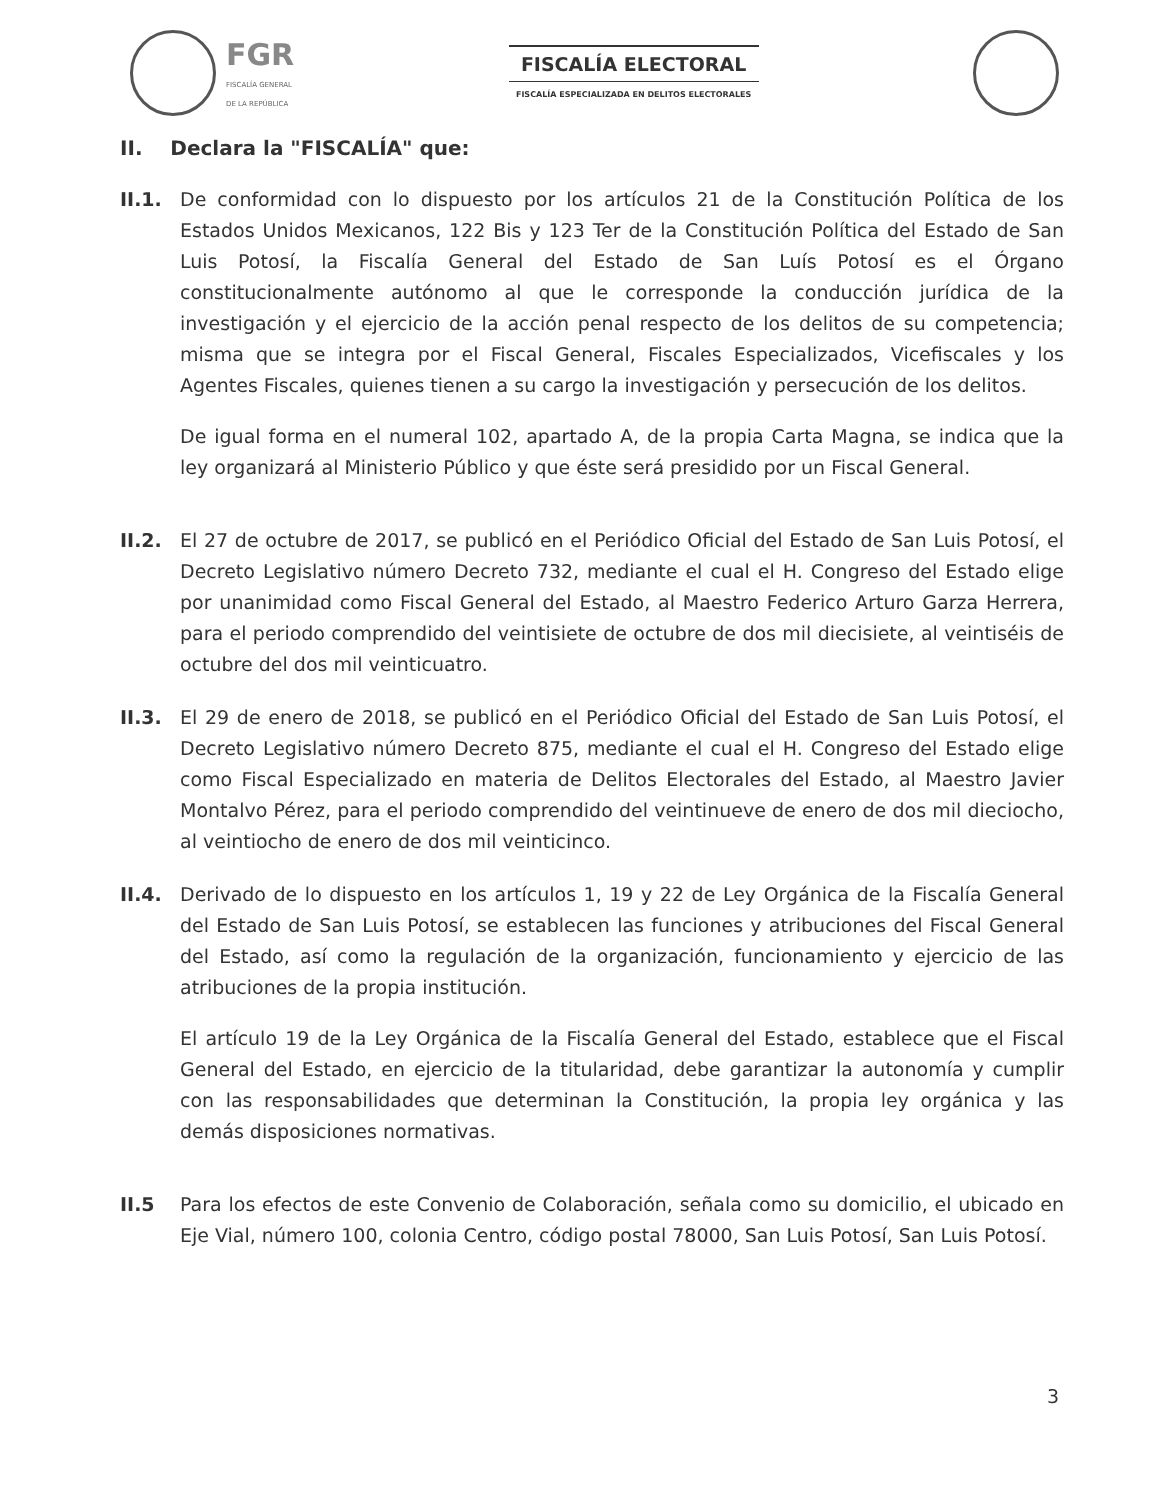FGR
FISCALÍA GENERAL
DE LA REPÚBLICA
FISCALÍA ELECTORAL
FISCALÍA ESPECIALIZADA EN DELITOS ELECTORALES
II. Declara la "FISCALÍA" que:
II.1. De conformidad con lo dispuesto por los artículos 21 de la Constitución Política de los Estados Unidos Mexicanos, 122 Bis y 123 Ter de la Constitución Política del Estado de San Luis Potosí, la Fiscalía General del Estado de San Luís Potosí es el Órgano constitucionalmente autónomo al que le corresponde la conducción jurídica de la investigación y el ejercicio de la acción penal respecto de los delitos de su competencia; misma que se integra por el Fiscal General, Fiscales Especializados, Vicefiscales y los Agentes Fiscales, quienes tienen a su cargo la investigación y persecución de los delitos.
De igual forma en el numeral 102, apartado A, de la propia Carta Magna, se indica que la ley organizará al Ministerio Público y que éste será presidido por un Fiscal General.
II.2. El 27 de octubre de 2017, se publicó en el Periódico Oficial del Estado de San Luis Potosí, el Decreto Legislativo número Decreto 732, mediante el cual el H. Congreso del Estado elige por unanimidad como Fiscal General del Estado, al Maestro Federico Arturo Garza Herrera, para el periodo comprendido del veintisiete de octubre de dos mil diecisiete, al veintiséis de octubre del dos mil veinticuatro.
II.3. El 29 de enero de 2018, se publicó en el Periódico Oficial del Estado de San Luis Potosí, el Decreto Legislativo número Decreto 875, mediante el cual el H. Congreso del Estado elige como Fiscal Especializado en materia de Delitos Electorales del Estado, al Maestro Javier Montalvo Pérez, para el periodo comprendido del veintinueve de enero de dos mil dieciocho, al veintiocho de enero de dos mil veinticinco.
II.4. Derivado de lo dispuesto en los artículos 1, 19 y 22 de Ley Orgánica de la Fiscalía General del Estado de San Luis Potosí, se establecen las funciones y atribuciones del Fiscal General del Estado, así como la regulación de la organización, funcionamiento y ejercicio de las atribuciones de la propia institución.
El artículo 19 de la Ley Orgánica de la Fiscalía General del Estado, establece que el Fiscal General del Estado, en ejercicio de la titularidad, debe garantizar la autonomía y cumplir con las responsabilidades que determinan la Constitución, la propia ley orgánica y las demás disposiciones normativas.
II.5 Para los efectos de este Convenio de Colaboración, señala como su domicilio, el ubicado en Eje Vial, número 100, colonia Centro, código postal 78000, San Luis Potosí, San Luis Potosí.
3